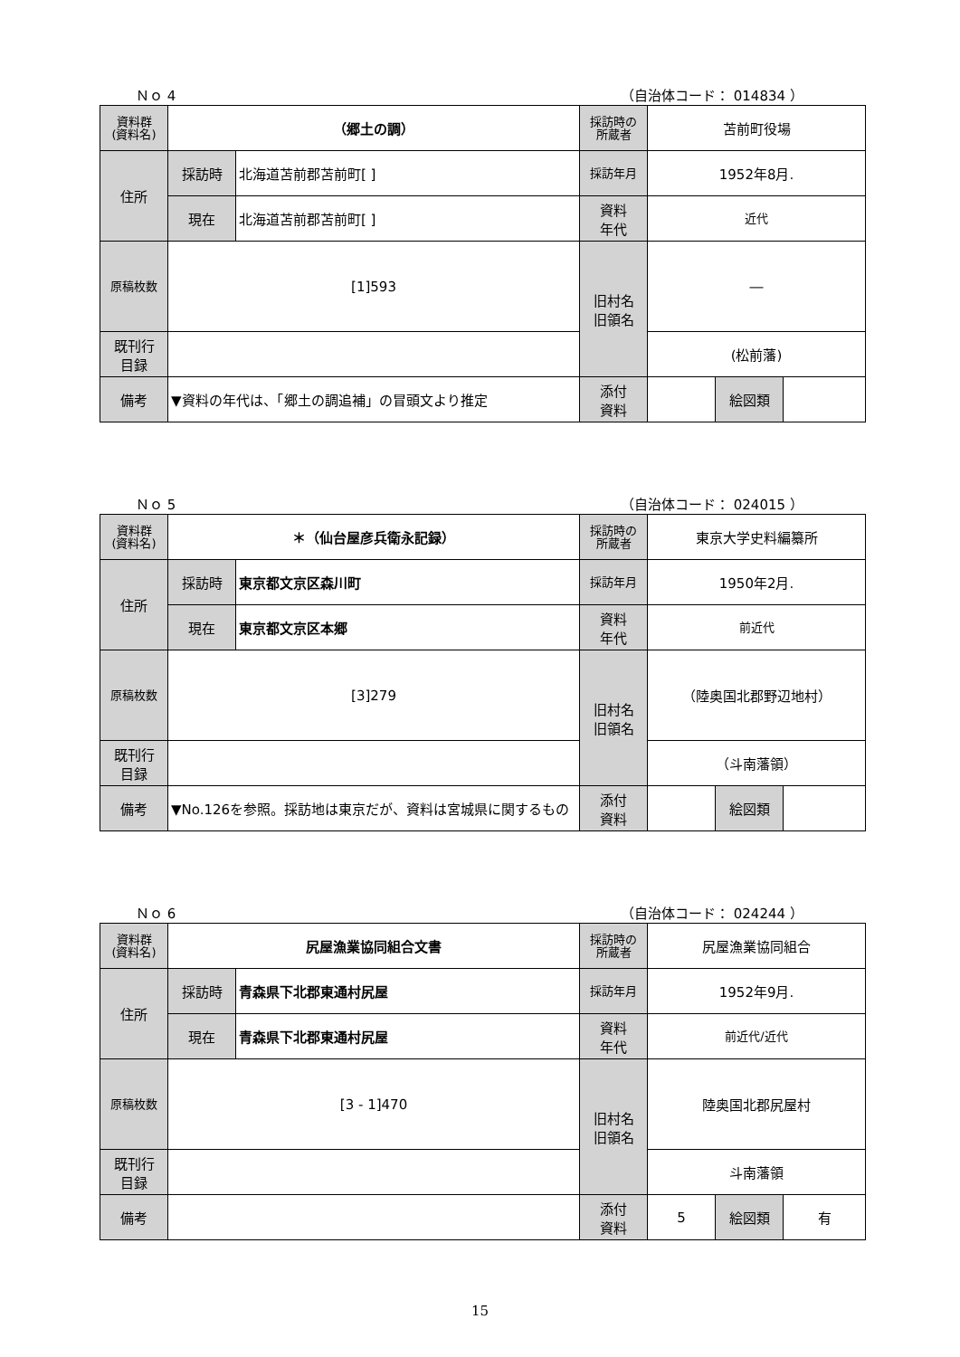Ｎｏ 4 （自治体コード： 014834 ）
| 資料群 (資料名) | （郷土の調） | | 採訪時の 所蔵者 | 苫前町役場 | | |
| 住所 | 採訪時 | 北海道苫前郡苫前町[ ] | 採訪年月 | 1952年8月. | | |
| | 現在 | 北海道苫前郡苫前町[ ] | 資料 年代 | 近代 | | |
| 原稿枚数 | [1]593 | | 旧村名 旧領名 | ― | | |
| 既刊行 目録 | | | | (松前藩) | | |
| 備考 | ▼資料の年代は、「郷土の調追補」の冒頭文より推定 | | | | | |
| | | | 添付 資料 | | 絵図類 | |
Ｎｏ 5 （自治体コード： 024015 ）
| 資料群 (資料名) | ＊（仙台屋彦兵衛永記録） | | 採訪時の 所蔵者 | 東京大学史料編纂所 | | |
| 住所 | 採訪時 | 東京都文京区森川町 | 採訪年月 | 1950年2月. | | |
| | 現在 | 東京都文京区本郷 | 資料 年代 | 前近代 | | |
| 原稿枚数 | [3]279 | | 旧村名 旧領名 | （陸奥国北郡野辺地村） | | |
| 既刊行 目録 | | | | （斗南藩領） | | |
| 備考 | ▼No.126を参照。採訪地は東京だが、資料は宮城県に関するもの | | | | | |
| | | | 添付 資料 | | 絵図類 | |
Ｎｏ 6 （自治体コード： 024244 ）
| 資料群 (資料名) | 尻屋漁業協同組合文書 | | 採訪時の 所蔵者 | 尻屋漁業協同組合 | | |
| 住所 | 採訪時 | 青森県下北郡東通村尻屋 | 採訪年月 | 1952年9月. | | |
| | 現在 | 青森県下北郡東通村尻屋 | 資料 年代 | 前近代/近代 | | |
| 原稿枚数 | [3 - 1]470 | | 旧村名 旧領名 | 陸奥国北郡尻屋村 | | |
| 既刊行 目録 | | | | 斗南藩領 | | |
| 備考 | | | | | | |
| | | | 添付 資料 | 5 | 絵図類 | 有 |
15